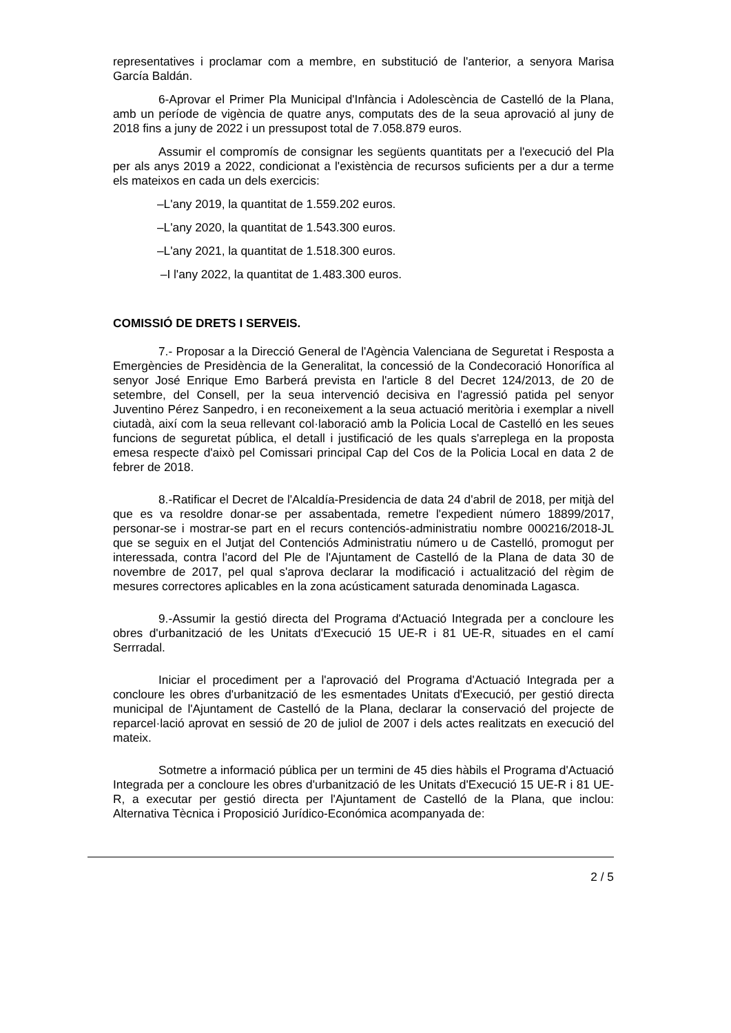representatives i proclamar com a membre, en substitució de l'anterior, a senyora Marisa García Baldán.
6-Aprovar el Primer Pla Municipal d'Infància i Adolescència de Castelló de la Plana, amb un període de vigència de quatre anys, computats des de la seua aprovació al juny de 2018 fins a juny de 2022 i un pressupost total de 7.058.879 euros.
Assumir el compromís de consignar les següents quantitats per a l'execució del Pla per als anys 2019 a 2022, condicionat a l'existència de recursos suficients per a dur a terme els mateixos en cada un dels exercicis:
–L'any 2019, la quantitat de 1.559.202 euros.
–L'any 2020, la quantitat de 1.543.300 euros.
–L'any 2021, la quantitat de 1.518.300 euros.
–I l'any 2022, la quantitat de 1.483.300 euros.
COMISSIÓ DE DRETS I SERVEIS.
7.- Proposar a la Direcció General de l'Agència Valenciana de Seguretat i Resposta a Emergències de Presidència de la Generalitat, la concessió de la Condecoració Honorífica al senyor José Enrique Emo Barberá prevista en l'article 8 del Decret 124/2013, de 20 de setembre, del Consell, per la seua intervenció decisiva en l'agressió patida pel senyor Juventino Pérez Sanpedro, i en reconeixement a la seua actuació meritòria i exemplar a nivell ciutadà, així com la seua rellevant col·laboració amb la Policia Local de Castelló en les seues funcions de seguretat pública, el detall i justificació de les quals s'arreplega en la proposta emesa respecte d'això pel Comissari principal Cap del Cos de la Policia Local en data 2 de febrer de 2018.
8.-Ratificar el Decret de l'Alcaldía-Presidencia de data 24 d'abril de 2018, per mitjà del que es va resoldre donar-se per assabentada, remetre l'expedient número 18899/2017, personar-se i mostrar-se part en el recurs contenciós-administratiu nombre 000216/2018-JL que se seguix en el Jutjat del Contenciós Administratiu número u de Castelló, promogut per interessada, contra l'acord del Ple de l'Ajuntament de Castelló de la Plana de data 30 de novembre de 2017, pel qual s'aprova declarar la modificació i actualització del règim de mesures correctores aplicables en la zona acústicament saturada denominada Lagasca.
9.-Assumir la gestió directa del Programa d'Actuació Integrada per a concloure les obres d'urbanització de les Unitats d'Execució 15 UE-R i 81 UE-R, situades en el camí Serrradal.
Iniciar el procediment per a l'aprovació del Programa d'Actuació Integrada per a concloure les obres d'urbanització de les esmentades Unitats d'Execució, per gestió directa municipal de l'Ajuntament de Castelló de la Plana, declarar la conservació del projecte de reparcel·lació aprovat en sessió de 20 de juliol de 2007 i dels actes realitzats en execució del mateix.
Sotmetre a informació pública per un termini de 45 dies hàbils el Programa d'Actuació Integrada per a concloure les obres d'urbanització de les Unitats d'Execució 15 UE-R i 81 UE-R, a executar per gestió directa per l'Ajuntament de Castelló de la Plana, que inclou: Alternativa Tècnica i Proposició Jurídico-Económica acompanyada de:
2 / 5